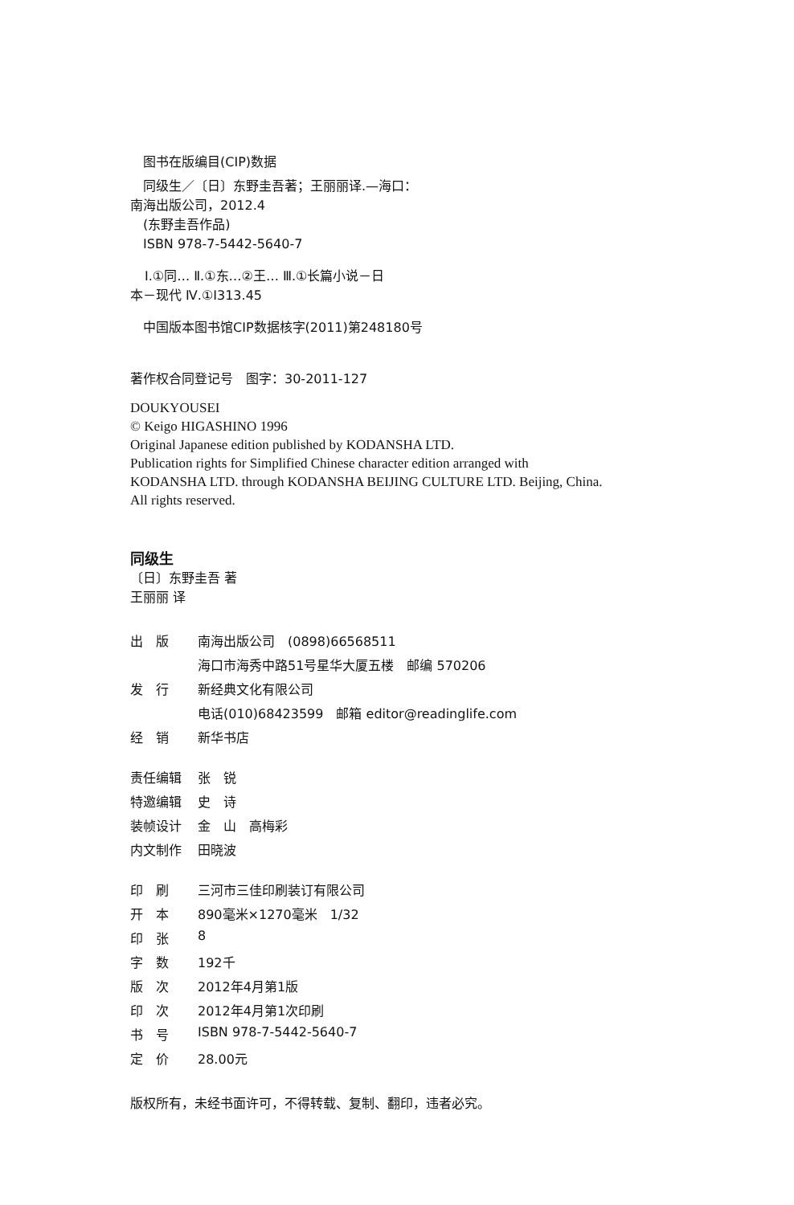图书在版编目(CIP)数据
同级生／〔日〕东野圭吾著；王丽丽译.—海口：
南海出版公司，2012.4
(东野圭吾作品)
ISBN 978-7-5442-5640-7
Ⅰ.①同… Ⅱ.①东…②王… Ⅲ.①长篇小说－日
本－现代 Ⅳ.①I313.45
中国版本图书馆CIP数据核字(2011)第248180号
著作权合同登记号　图字：30-2011-127
DOUKYOUSEI
© Keigo HIGASHINO 1996
Original Japanese edition published by KODANSHA LTD.
Publication rights for Simplified Chinese character edition arranged with
KODANSHA LTD. through KODANSHA BEIJING CULTURE LTD. Beijing, China.
All rights reserved.
同级生
〔日〕东野圭吾 著
王丽丽 译
| 出 版 | 南海出版公司 (0898)66568511 |
| | 海口市海秀中路51号星华大厦五楼 邮编 570206 |
| 发 行 | 新经典文化有限公司 |
| | 电话(010)68423599 邮箱 editor@readinglife.com |
| 经 销 | 新华书店 |
| 责任编辑 | 张 锐 |
| 特邀编辑 | 史 诗 |
| 装帧设计 | 金 山 高梅彩 |
| 内文制作 | 田晓波 |
| 印 刷 | 三河市三佳印刷装订有限公司 |
| 开 本 | 890毫米×1270毫米 1/32 |
| 印 张 | 8 |
| 字 数 | 192千 |
| 版 次 | 2012年4月第1版 |
| 印 次 | 2012年4月第1次印刷 |
| 书 号 | ISBN 978-7-5442-5640-7 |
| 定 价 | 28.00元 |
版权所有，未经书面许可，不得转载、复制、翻印，违者必究。